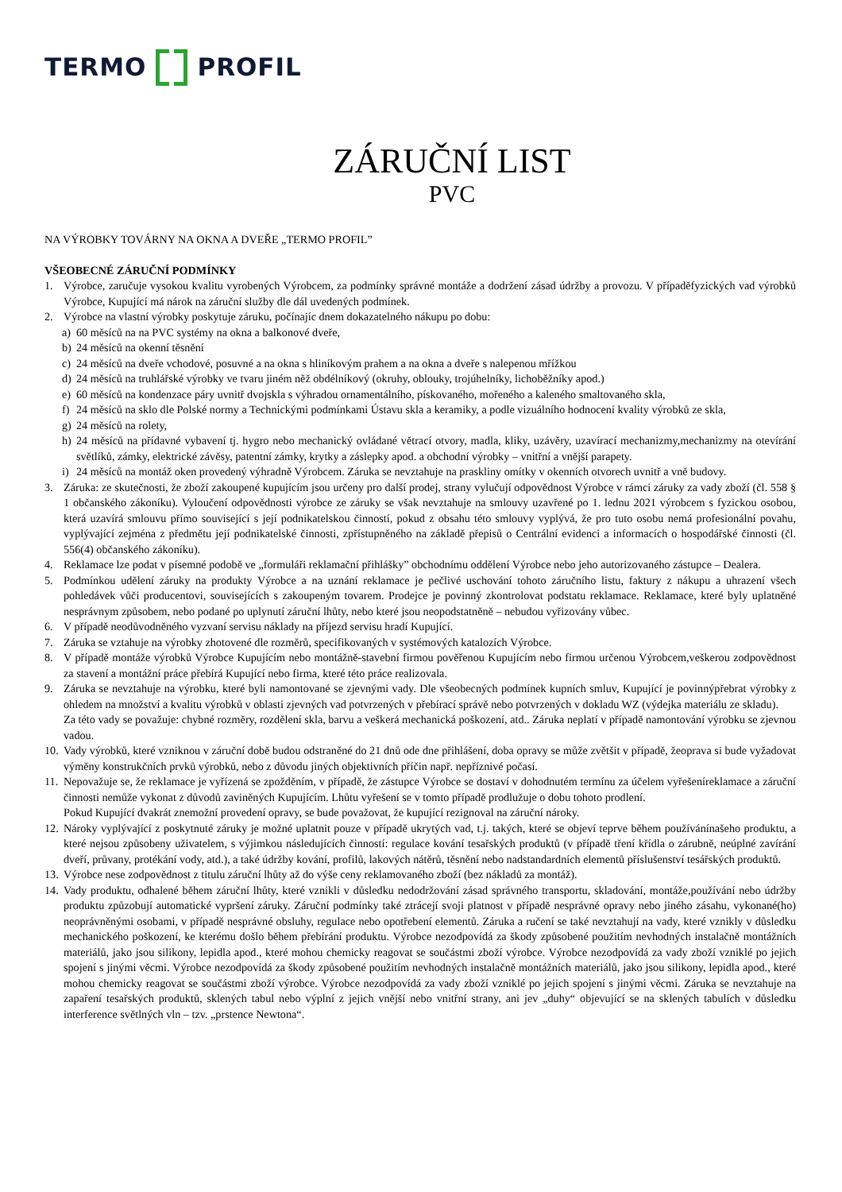TERMO PROFIL
ZÁRUČNÍ LIST
PVC
NA VÝROBKY TOVÁRNY NA OKNA A DVEŘE „TERMO PROFIL”
VŠEOBECNÉ ZÁRUČNÍ PODMÍNKY
1. Výrobce, zaručuje vysokou kvalitu vyrobených Výrobcem, za podmínky správné montáže a dodržení zásad údržby a provozu. V případěfyzických vad výrobků Výrobce, Kupující má nárok na záruční služby dle dál uvedených podmínek.
2. Výrobce na vlastní výrobky poskytuje záruku, počínajíc dnem dokazatelného nákupu po dobu:
a) 60 měsíců na na PVC systémy na okna a balkonové dveře,
b) 24 měsíců na okenní těsnění
c) 24 měsíců na dveře vchodové, posuvné a na okna s hliníkovým prahem a na okna a dveře s nalepenou mřížkou
d) 24 měsíců na truhlářské výrobky ve tvaru jiném něž obdélníkový (okruhy, oblouky, trojúhelníky, lichoběžníky apod.)
e) 60 měsíců na kondenzace páry uvnitř dvojskla s výhradou ornamentálního, pískovaného, mořeného a kaleného smaltovaného skla,
f) 24 měsíců na sklo dle Polské normy a Technickými podmínkami Ústavu skla a keramiky, a podle vizuálního hodnocení kvality výrobků ze skla,
g) 24 měsíců na rolety,
h) 24 měsíců na přídavné vybavení tj. hygro nebo mechanický ovládané větrací otvory, madla, kliky, uzávěry, uzavírací mechanizmy,mechanizmy na otevírání světlíků, zámky, elektrické závěsy, patentní zámky, krytky a záslepky apod. a obchodní výrobky – vnitřní a vnější parapety.
i) 24 měsíců na montáž oken provedený výhradně Výrobcem. Záruka se nevztahuje na praskliny omítky v okenních otvorech uvnitř a vně budovy.
3. Záruka: ze skutečnosti, že zboží zakoupené kupujícím jsou určeny pro další prodej, strany vylučují odpovědnost Výrobce v rámci záruky za vady zboží (čl. 558 § 1 občanského zákoníku). Vyloučení odpovědnosti výrobce ze záruky se však nevztahuje na smlouvy uzavřené po 1. lednu 2021 výrobcem s fyzickou osobou, která uzavírá smlouvu přímo související s její podnikatelskou činností, pokud z obsahu této smlouvy vyplývá, že pro tuto osobu nemá profesionální povahu, vyplývající zejména z předmětu její podnikatelské činnosti, zpřístupněného na základě přepisů o Centrální evidenci a informacích o hospodářské činnosti (čl. 556(4) občanského zákoníku).
4. Reklamace lze podat v písemné podobě ve „formuláři reklamační přihlášky” obchodnímu oddělení Výrobce nebo jeho autorizovaného zástupce – Dealera.
5. Podmínkou udělení záruky na produkty Výrobce a na uznání reklamace je pečlivé uschování tohoto záručního listu, faktury z nákupu a uhrazení všech pohledávek vůči producentovi, souvisejících s zakoupeným tovarem. Prodejce je povinný zkontrolovat podstatu reklamace. Reklamace, které byly uplatněné nesprávnym způsobem, nebo podané po uplynutí záruční lhůty, nebo které jsou neopodstatněně – nebudou vyřizovány vůbec.
6. V případě neodůvodněného vyzvaní servisu náklady na příjezd servisu hradí Kupující.
7. Záruka se vztahuje na výrobky zhotovené dle rozměrů, specifikovaných v systémových katalozích Výrobce.
8. V případě montáže výrobků Výrobce Kupujícím nebo montážně-stavební firmou pověřenou Kupujícím nebo firmou určenou Výrobcem,veškerou zodpovědnost za stavení a montážní práce přebírá Kupující nebo firma, které této práce realizovala.
9. Záruka se nevztahuje na výrobku, které byli namontované se zjevnými vady. Dle všeobecných podmínek kupních smluv, Kupující je povinnýpřebrat výrobky z ohledem na množství a kvalitu výrobků v oblasti zjevných vad potvrzených v přebírací správě nebo potvrzených v dokladu WZ (výdejka materiálu ze skladu).
Za této vady se považuje: chybné rozměry, rozdělení skla, barvu a veškerá mechanická poškození, atd.. Záruka neplatí v případě namontování výrobku se zjevnou vadou.
10. Vady výrobků, které vzniknou v záruční době budou odstraněné do 21 dnů ode dne přihlášení, doba opravy se může zvětšit v případě, žeoprava si bude vyžadovat výměny konstrukčních prvků výrobků, nebo z důvodu jiných objektivních příčin např. nepříznivé počasí.
11. Nepovažuje se, že reklamace je vyřízená se zpožděním, v případě, že zástupce Výrobce se dostaví v dohodnutém termínu za účelem vyřešeníreklamace a záruční činnosti nemůže vykonat z důvodů zaviněných Kupujícím. Lhůtu vyřešení se v tomto případě prodlužuje o dobu tohoto prodlení.
Pokud Kupující dvakrát znemožní provedení opravy, se bude považovat, že kupující rezignoval na záruční nároky.
12. Nároky vyplývající z poskytnuté záruky je možné uplatnit pouze v případě ukrytých vad, t.j. takých, které se objeví teprve během používánínašeho produktu, a které nejsou způsobeny uživatelem, s výjimkou následujících činností: regulace kování tesařských produktů (v případě tření křídla o zárubně, neúplné zavírání dveří, průvany, protékání vody, atd.), a také údržby kování, profilů, lakových nátěrů, těsnění nebo nadstandardních elementů příslušenství tesářských produktů.
13. Výrobce nese zodpovědnost z titulu záruční lhůty až do výše ceny reklamovaného zboží (bez nákladů za montáž).
14. Vady produktu, odhalené během záruční lhůty, které vznikli v důsledku nedodržování zásad správného transportu, skladování, montáže,používání nebo údržby produktu způzobují automatické vypršení záruky. Záruční podmínky také ztrácejí svoji platnost v případě nesprávné opravy nebo jiného zásahu, vykonané(ho) neoprávněnými osobami, v případě nesprávné obsluhy, regulace nebo opotřebení elementů. Záruka a ručení se také nevztahují na vady, které vznikly v důsledku mechanického poškození, ke kterému došlo během přebírání produktu. Výrobce nezodpovídá za škody způsobené použitím nevhodných instalačně montážních materiálů, jako jsou silikony, lepidla apod., které mohou chemicky reagovat se součástmi zboží výrobce. Výrobce nezodpovídá za vady zboží vzniklé po jejich spojení s jinými věcmi. Výrobce nezodpovídá za škody způsobené použitím nevhodných instalačně montážních materiálů, jako jsou silikony, lepidla apod., které mohou chemicky reagovat se součástmi zboží výrobce. Výrobce nezodpovídá za vady zboží vzniklé po jejich spojení s jinými věcmi. Záruka se nevztahuje na zapaření tesařských produktů, sklených tabul nebo výplní z jejich vnější nebo vnitřní strany, ani jev „duhy“ objevující se na sklených tabulích v důsledku interference světlných vln – tzv. „prstence Newtona“.